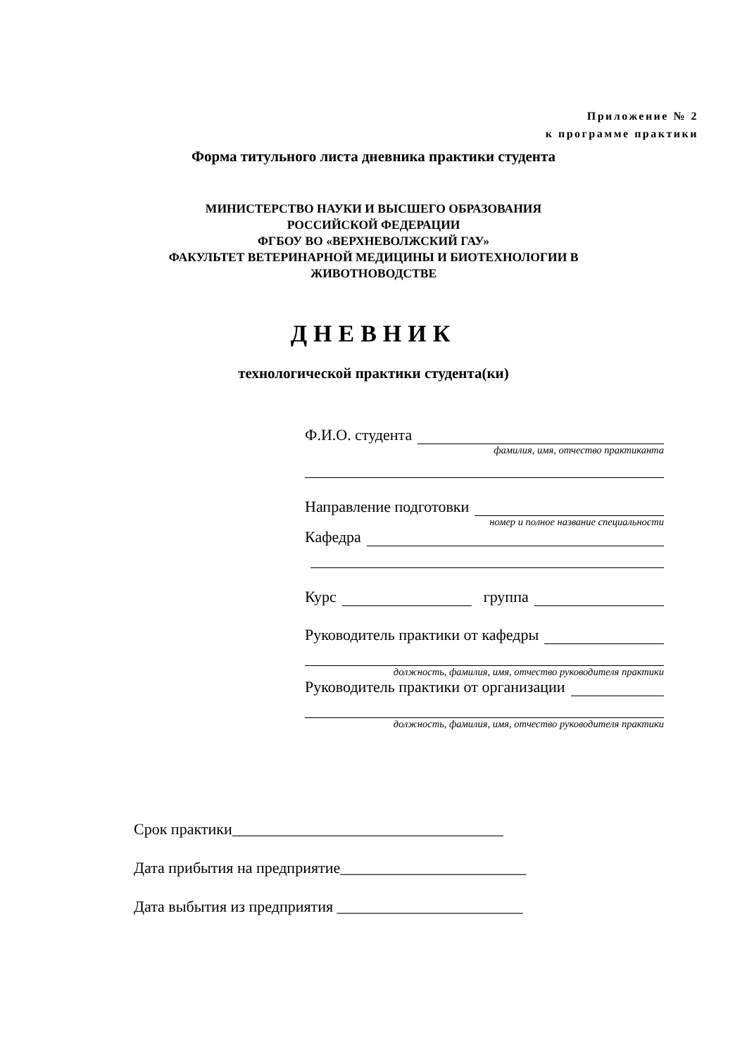Приложение № 2
к программе практики
Форма титульного листа дневника практики студента
МИНИСТЕРСТВО НАУКИ И ВЫСШЕГО ОБРАЗОВАНИЯ
РОССИЙСКОЙ ФЕДЕРАЦИИ
ФГБОУ ВО «ВЕРХНЕВОЛЖСКИЙ ГАУ»
ФАКУЛЬТЕТ ВЕТЕРИНАРНОЙ МЕДИЦИНЫ И БИОТЕХНОЛОГИИ В
ЖИВОТНОВОДСТВЕ
ДНЕВНИК
технологической практики студента(ки)
Ф.И.О. студента
фамилия, имя, отчество практиканта
Направление подготовки
номер и полное название специальности
Кафедра
Курс группа
Руководитель практики от кафедры
должность, фамилия, имя, отчество руководителя практики
Руководитель практики от организации
должность, фамилия, имя, отчество руководителя практики
Срок практики___________________________________
Дата прибытия на предприятие________________________
Дата выбытия из предприятия ________________________